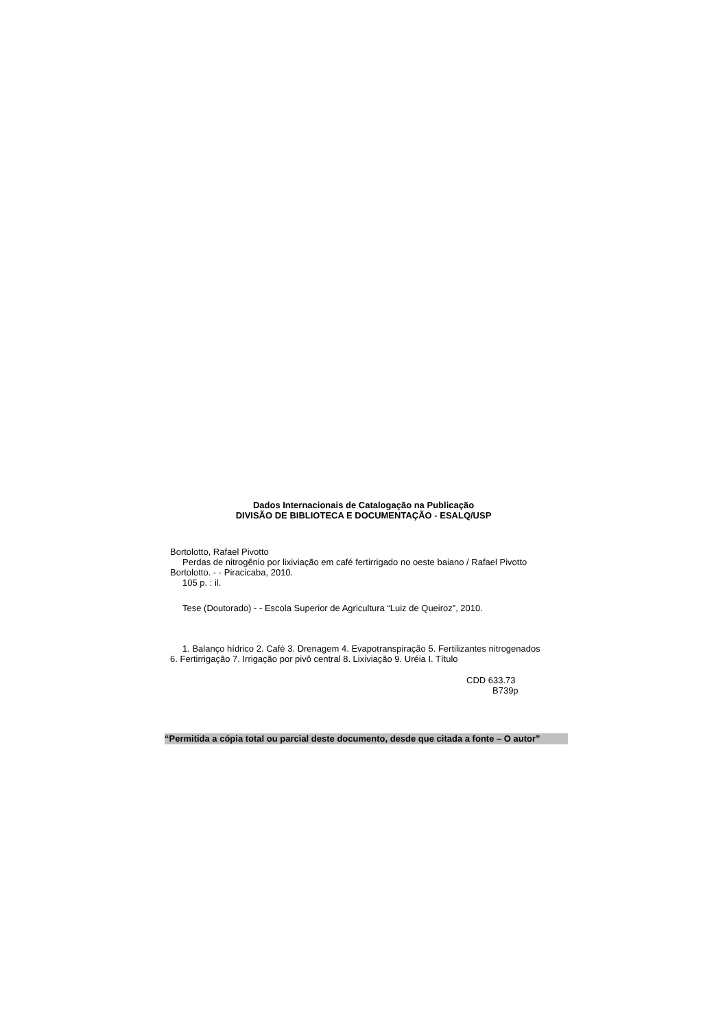Dados Internacionais de Catalogação na Publicação
DIVISÃO DE BIBLIOTECA E DOCUMENTAÇÃO - ESALQ/USP
Bortolotto, Rafael Pivotto
Perdas de nitrogênio por lixiviação em café fertirrigado no oeste baiano / Rafael Pivotto
Bortolotto. - - Piracicaba, 2010.
105 p. : il.
Tese (Doutorado) - - Escola Superior de Agricultura “Luiz de Queiroz”, 2010.
1. Balanço hídrico 2. Café 3. Drenagem 4. Evapotranspiração 5. Fertilizantes nitrogenados
6. Fertirrigação 7. Irrigação por pivô central 8. Lixiviação 9. Uréia I. Título
CDD 633.73
B739p
“Permitida a cópia total ou parcial deste documento, desde que citada a fonte – O autor”